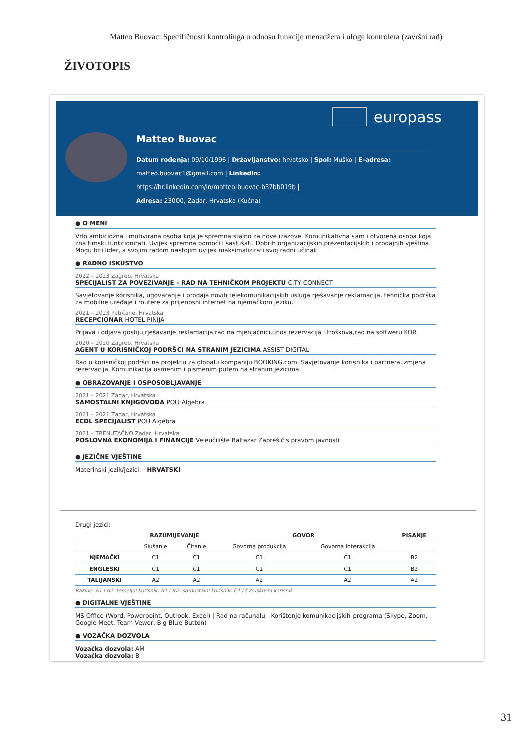Matteo Buovac: Specifičnosti kontrolinga u odnosu funkcije menadžera i uloge kontrolera (završni rad)
ŽIVOTOPIS
europass
Matteo Buovac
Datum rođenja: 09/10/1996 | Državljanstvo: hrvatsko | Spol: Muško | E-adresa:
matteo.buovac1@gmail.com | LinkedIn:
https://hr.linkedin.com/in/matteo-buovac-b37bb019b |
Adresa: 23000, Zadar, Hrvatska (Kućna)
● O MENI
Vrlo ambiciozna i motivirana osoba koja je spremna stalno za nove izazove. Komunikativna sam i otvorena osoba koja zna timski funkcionirati. Uvijek spremna pomoći i saslušati. Dobrih organizacijskih,prezentacijskih i prodajnih vještina. Mogu biti lider, a svojim radom nastojim uvijek maksimalizirati svoj radni učinak.
● RADNO ISKUSTVO
2022 – 2023 Zagreb, Hrvatska
SPECIJALIST ZA POVEZIVANJE - RAD NA TEHNIČKOM PROJEKTU CITY CONNECT
Savjetovanje korisnika, ugovaranje i prodaja novih telekomunikacijskih usluga rješavanje reklamacija, tehnička podrška za mobilne uređaje i routere za prijenosni internet na njemačkom jeziku.
2021 – 2023 Petrčane, Hrvatska
RECEPCIONAR HOTEL PINIJA
Prijava i odjava gostiju,rješavanje reklamacija,rad na mjenjačnici,unos rezervacija i troškova,rad na softweru KOR
2020 – 2020 Zagreb, Hrvatska
AGENT U KORISNIČKOJ PODRŠCI NA STRANIM JEZICIMA ASSIST DIGITAL
Rad u korisničkoj podršci na projektu za globalu kompaniju BOOKING.com. Savjetovanje korisnika i partnera,Izmjena rezervacija, Komunikacija usmenim i pismenim putem na stranim jezicima
● OBRAZOVANJE I OSPOSOBLJAVANJE
2021 – 2021 Zadar, Hrvatska
SAMOSTALNI KNJIGOVOĐA POU Algebra
2021 – 2021 Zadar, Hrvatska
ECDL SPECIJALIST POU Algebra
2021 – TRENUTAČNO Zadar, Hrvatska
POSLOVNA EKONOMIJA I FINANCIJE Veleučilište Baltazar Zaprešić s pravom javnosti
● JEZIČNE VJEŠTINE
Materinski jezik/jezici: HRVATSKI
Drugi jezici:
| | RAZUMIJEVANJE | | GOVOR | | PISANJE |
| --- | --- | --- | --- | --- | --- |
| | Slušanje | Čitanje | Govorna produkcija | Govorna interakcija | |
| NJEMAČKI | C1 | C1 | C1 | C1 | B2 |
| ENGLESKI | C1 | C1 | C1 | C1 | B2 |
| TALIJANSKI | A2 | A2 | A2 | A2 | A2 |
Razine: A1 i A2: temeljni korisnik; B1 i B2: samostalni korisnik; C1 i C2: iskusni korisnik
● DIGITALNE VJEŠTINE
MS Office (Word, Powerpoint, Outlook, Excel) | Rad na računalu | Korištenje komunikacijskih programa (Skype, Zoom, Google Meet, Team Vewer, Big Blue Button)
● VOZAČKA DOZVOLA
Vozačka dozvola: AM
Vozačka dozvola: B
31